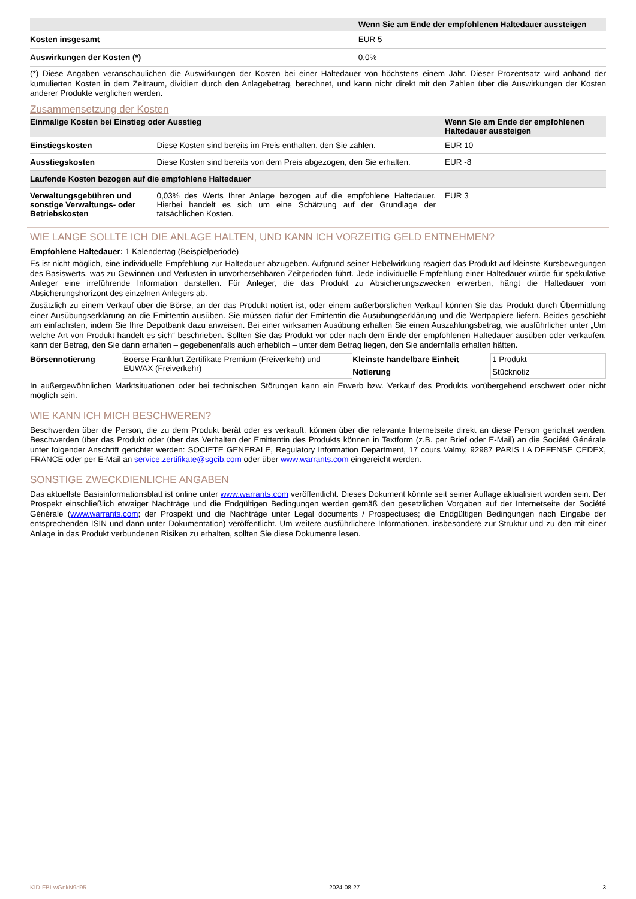| | Wenn Sie am Ende der empfohlenen Haltedauer aussteigen |
| --- | --- |
| Kosten insgesamt | EUR 5 |
| Auswirkungen der Kosten (*) | 0,0% |
(*) Diese Angaben veranschaulichen die Auswirkungen der Kosten bei einer Haltedauer von höchstens einem Jahr. Dieser Prozentsatz wird anhand der kumulierten Kosten in dem Zeitraum, dividiert durch den Anlagebetrag, berechnet, und kann nicht direkt mit den Zahlen über die Auswirkungen der Kosten anderer Produkte verglichen werden.
Zusammensetzung der Kosten
| Einmalige Kosten bei Einstieg oder Ausstieg | | Wenn Sie am Ende der empfohlenen Haltedauer aussteigen |
| --- | --- | --- |
| Einstiegskosten | Diese Kosten sind bereits im Preis enthalten, den Sie zahlen. | EUR 10 |
| Ausstiegskosten | Diese Kosten sind bereits von dem Preis abgezogen, den Sie erhalten. | EUR -8 |
| Laufende Kosten bezogen auf die empfohlene Haltedauer | | |
| Verwaltungsgebühren und sonstige Verwaltungs- oder Betriebskosten | 0,03% des Werts Ihrer Anlage bezogen auf die empfohlene Haltedauer. Hierbei handelt es sich um eine Schätzung auf der Grundlage der tatsächlichen Kosten. | EUR 3 |
WIE LANGE SOLLTE ICH DIE ANLAGE HALTEN, UND KANN ICH VORZEITIG GELD ENTNEHMEN?
Empfohlene Haltedauer: 1 Kalendertag (Beispielperiode)
Es ist nicht möglich, eine individuelle Empfehlung zur Haltedauer abzugeben. Aufgrund seiner Hebelwirkung reagiert das Produkt auf kleinste Kursbewegungen des Basiswerts, was zu Gewinnen und Verlusten in unvorhersehbaren Zeitperioden führt. Jede individuelle Empfehlung einer Haltedauer würde für spekulative Anleger eine irreführende Information darstellen. Für Anleger, die das Produkt zu Absicherungszwecken erwerben, hängt die Haltedauer vom Absicherungshorizont des einzelnen Anlegers ab.
Zusätzlich zu einem Verkauf über die Börse, an der das Produkt notiert ist, oder einem außerbörslichen Verkauf können Sie das Produkt durch Übermittlung einer Ausübungserklärung an die Emittentin ausüben. Sie müssen dafür der Emittentin die Ausübungserklärung und die Wertpapiere liefern. Beides geschieht am einfachsten, indem Sie Ihre Depotbank dazu anweisen. Bei einer wirksamen Ausübung erhalten Sie einen Auszahlungsbetrag, wie ausführlicher unter „Um welche Art von Produkt handelt es sich“ beschrieben. Sollten Sie das Produkt vor oder nach dem Ende der empfohlenen Haltedauer ausüben oder verkaufen, kann der Betrag, den Sie dann erhalten – gegebenenfalls auch erheblich – unter dem Betrag liegen, den Sie andernfalls erhalten hätten.
| Börsennotierung | Boerse Frankfurt Zertifikate Premium (Freiverkehr) und EUWAX (Freiverkehr) | Kleinste handelbare Einheit | 1 Produkt |
| | | Notierung | Stücknotiz |
In außergewöhnlichen Marktsituationen oder bei technischen Störungen kann ein Erwerb bzw. Verkauf des Produkts vorübergehend erschwert oder nicht möglich sein.
WIE KANN ICH MICH BESCHWEREN?
Beschwerden über die Person, die zu dem Produkt berät oder es verkauft, können über die relevante Internetseite direkt an diese Person gerichtet werden. Beschwerden über das Produkt oder über das Verhalten der Emittentin des Produkts können in Textform (z.B. per Brief oder E-Mail) an die Société Générale unter folgender Anschrift gerichtet werden: SOCIETE GENERALE, Regulatory Information Department, 17 cours Valmy, 92987 PARIS LA DEFENSE CEDEX, FRANCE oder per E-Mail an service.zertifikate@sgcib.com oder über www.warrants.com eingereicht werden.
SONSTIGE ZWECKDIENLICHE ANGABEN
Das aktuellste Basisinformationsblatt ist online unter www.warrants.com veröffentlicht. Dieses Dokument könnte seit seiner Auflage aktualisiert worden sein. Der Prospekt einschließlich etwaiger Nachträge und die Endgültigen Bedingungen werden gemäß den gesetzlichen Vorgaben auf der Internetseite der Société Générale (www.warrants.com; der Prospekt und die Nachträge unter Legal documents / Prospectuses; die Endgültigen Bedingungen nach Eingabe der entsprechenden ISIN und dann unter Dokumentation) veröffentlicht. Um weitere ausführlichere Informationen, insbesondere zur Struktur und zu den mit einer Anlage in das Produkt verbundenen Risiken zu erhalten, sollten Sie diese Dokumente lesen.
KID-FBI-wGnkN9d95 2024-08-27 3